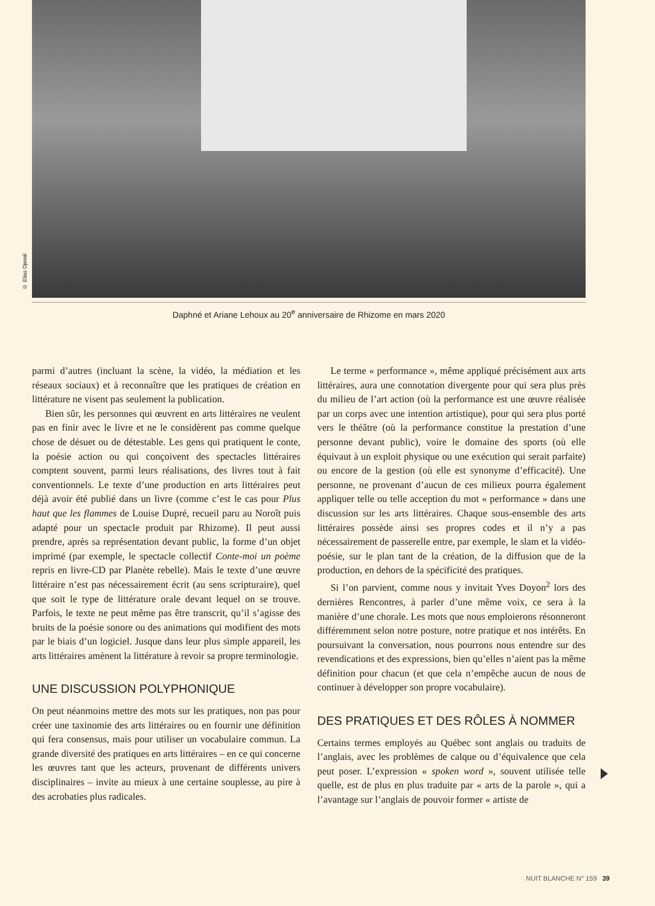© Elias Djemil
Daphné et Ariane Lehoux au 20<sup>e</sup> anniversaire de Rhizome en mars 2020
parmi d’autres (incluant la scène, la vidéo, la médiation et les réseaux sociaux) et à reconnaître que les pratiques de création en littérature ne visent pas seulement la publication.
Bien sûr, les personnes qui œuvrent en arts littéraires ne veulent pas en finir avec le livre et ne le considèrent pas comme quelque chose de désuet ou de détestable. Les gens qui pratiquent le conte, la poésie action ou qui conçoivent des spectacles littéraires comptent souvent, parmi leurs réalisations, des livres tout à fait conventionnels. Le texte d’une production en arts littéraires peut déjà avoir été publié dans un livre (comme c’est le cas pour Plus haut que les flammes de Louise Dupré, recueil paru au Noroît puis adapté pour un spectacle produit par Rhizome). Il peut aussi prendre, après sa représentation devant public, la forme d’un objet imprimé (par exemple, le spectacle collectif Conte-moi un poème repris en livre-CD par Planète rebelle). Mais le texte d’une œuvre littéraire n’est pas nécessairement écrit (au sens scripturaire), quel que soit le type de littérature orale devant lequel on se trouve. Parfois, le texte ne peut même pas être transcrit, qu’il s’agisse des bruits de la poésie sonore ou des animations qui modifient des mots par le biais d’un logiciel. Jusque dans leur plus simple appareil, les arts littéraires amènent la littérature à revoir sa propre terminologie.
UNE DISCUSSION POLYPHONIQUE
On peut néanmoins mettre des mots sur les pratiques, non pas pour créer une taxinomie des arts littéraires ou en fournir une définition qui fera consensus, mais pour utiliser un vocabulaire commun. La grande diversité des pratiques en arts littéraires – en ce qui concerne les œuvres tant que les acteurs, provenant de différents univers disciplinaires – invite au mieux à une certaine souplesse, au pire à des acrobaties plus radicales.
Le terme « performance », même appliqué précisément aux arts littéraires, aura une connotation divergente pour qui sera plus près du milieu de l’art action (où la performance est une œuvre réalisée par un corps avec une intention artistique), pour qui sera plus porté vers le théâtre (où la performance constitue la prestation d’une personne devant public), voire le domaine des sports (où elle équivaut à un exploit physique ou une exécution qui serait parfaite) ou encore de la gestion (où elle est synonyme d’efficacité). Une personne, ne provenant d’aucun de ces milieux pourra également appliquer telle ou telle acception du mot « performance » dans une discussion sur les arts littéraires. Chaque sous-ensemble des arts littéraires possède ainsi ses propres codes et il n’y a pas nécessairement de passerelle entre, par exemple, le slam et la vidéo-poésie, sur le plan tant de la création, de la diffusion que de la production, en dehors de la spécificité des pratiques.
Si l’on parvient, comme nous y invitait Yves Doyon<sup>2</sup> lors des dernières Rencontres, à parler d’une même voix, ce sera à la manière d’une chorale. Les mots que nous emploierons résonneront différemment selon notre posture, notre pratique et nos intérêts. En poursuivant la conversation, nous pourrons nous entendre sur des revendications et des expressions, bien qu’elles n’aient pas la même définition pour chacun (et que cela n’empêche aucun de nous de continuer à développer son propre vocabulaire).
DES PRATIQUES ET DES RÔLES À NOMMER
Certains termes employés au Québec sont anglais ou traduits de l’anglais, avec les problèmes de calque ou d’équivalence que cela peut poser. L’expression « spoken word », souvent utilisée telle quelle, est de plus en plus traduite par « arts de la parole », qui a l’avantage sur l’anglais de pouvoir former « artiste de
NUIT BLANCHE N° 159 39